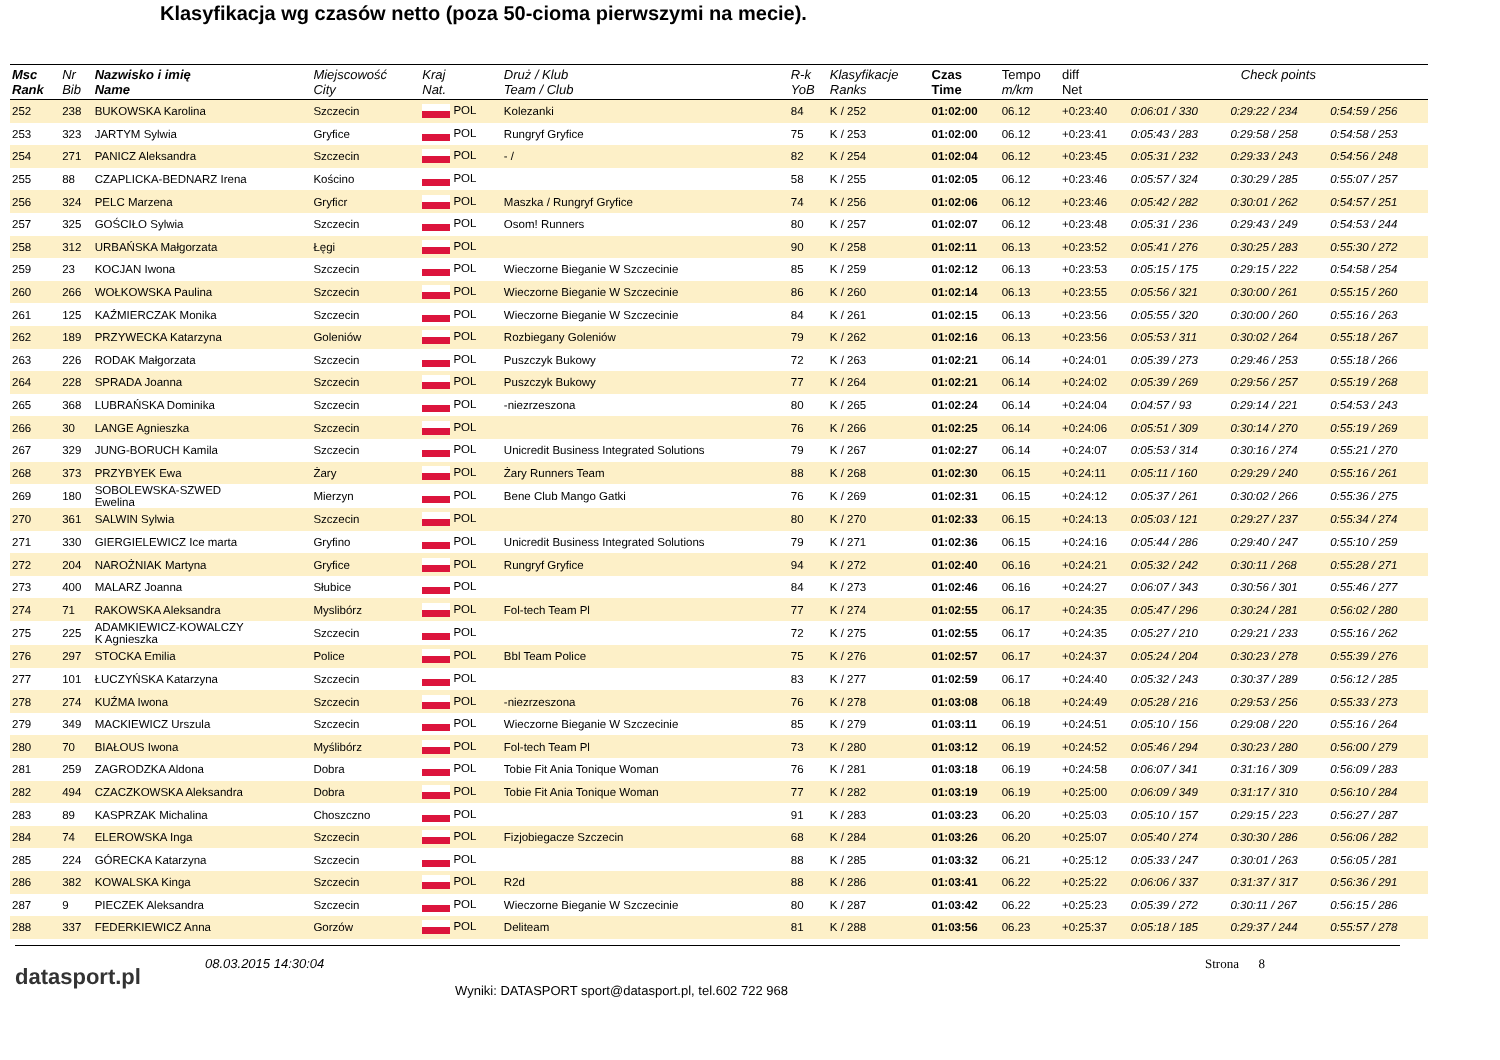Klasyfikacja wg czasów netto (poza 50-cioma pierwszymi na mecie).
| Msc Rank | Nr Bib | Nazwisko i imię Name | Miejscowość City | Kraj Nat. | Druż / Klub Team / Club | R-k YoB | Klasyfikacje Ranks | Czas Time | Tempo m/km | diff Net | Check points | | |
| --- | --- | --- | --- | --- | --- | --- | --- | --- | --- | --- | --- | --- | --- |
| 252 | 238 | BUKOWSKA Karolina | Szczecin | POL | Kolezanki | 84 | K / 252 | 01:02:00 | 06.12 | +0:23:40 | 0:06:01 / 330 | 0:29:22 / 234 | 0:54:59 / 256 |
| 253 | 323 | JARTYM Sylwia | Gryfice | POL | Rungryf Gryfice | 75 | K / 253 | 01:02:00 | 06.12 | +0:23:41 | 0:05:43 / 283 | 0:29:58 / 258 | 0:54:58 / 253 |
| 254 | 271 | PANICZ Aleksandra | Szczecin | POL | - / | 82 | K / 254 | 01:02:04 | 06.12 | +0:23:45 | 0:05:31 / 232 | 0:29:33 / 243 | 0:54:56 / 248 |
| 255 | 88 | CZAPLICKA-BEDNARZ Irena | Kościno | POL | | 58 | K / 255 | 01:02:05 | 06.12 | +0:23:46 | 0:05:57 / 324 | 0:30:29 / 285 | 0:55:07 / 257 |
| 256 | 324 | PELC Marzena | Gryficr | POL | Maszka / Rungryf Gryfice | 74 | K / 256 | 01:02:06 | 06.12 | +0:23:46 | 0:05:42 / 282 | 0:30:01 / 262 | 0:54:57 / 251 |
| 257 | 325 | GOŚCIŁO Sylwia | Szczecin | POL | Osom! Runners | 80 | K / 257 | 01:02:07 | 06.12 | +0:23:48 | 0:05:31 / 236 | 0:29:43 / 249 | 0:54:53 / 244 |
| 258 | 312 | URBAŃSKA Małgorzata | Łęgi | POL | | 90 | K / 258 | 01:02:11 | 06.13 | +0:23:52 | 0:05:41 / 276 | 0:30:25 / 283 | 0:55:30 / 272 |
| 259 | 23 | KOCJAN Iwona | Szczecin | POL | Wieczorne Bieganie W Szczecinie | 85 | K / 259 | 01:02:12 | 06.13 | +0:23:53 | 0:05:15 / 175 | 0:29:15 / 222 | 0:54:58 / 254 |
| 260 | 266 | WOŁKOWSKA Paulina | Szczecin | POL | Wieczorne Bieganie W Szczecinie | 86 | K / 260 | 01:02:14 | 06.13 | +0:23:55 | 0:05:56 / 321 | 0:30:00 / 261 | 0:55:15 / 260 |
| 261 | 125 | KAŹMIERCZAK Monika | Szczecin | POL | Wieczorne Bieganie W Szczecinie | 84 | K / 261 | 01:02:15 | 06.13 | +0:23:56 | 0:05:55 / 320 | 0:30:00 / 260 | 0:55:16 / 263 |
| 262 | 189 | PRZYWECKA Katarzyna | Goleniów | POL | Rozbiegany Goleniów | 79 | K / 262 | 01:02:16 | 06.13 | +0:23:56 | 0:05:53 / 311 | 0:30:02 / 264 | 0:55:18 / 267 |
| 263 | 226 | RODAK Małgorzata | Szczecin | POL | Puszczyk Bukowy | 72 | K / 263 | 01:02:21 | 06.14 | +0:24:01 | 0:05:39 / 273 | 0:29:46 / 253 | 0:55:18 / 266 |
| 264 | 228 | SPRADA Joanna | Szczecin | POL | Puszczyk Bukowy | 77 | K / 264 | 01:02:21 | 06.14 | +0:24:02 | 0:05:39 / 269 | 0:29:56 / 257 | 0:55:19 / 268 |
| 265 | 368 | LUBRAŃSKA Dominika | Szczecin | POL | -niezrzeszona | 80 | K / 265 | 01:02:24 | 06.14 | +0:24:04 | 0:04:57 / 93 | 0:29:14 / 221 | 0:54:53 / 243 |
| 266 | 30 | LANGE Agnieszka | Szczecin | POL | | 76 | K / 266 | 01:02:25 | 06.14 | +0:24:06 | 0:05:51 / 309 | 0:30:14 / 270 | 0:55:19 / 269 |
| 267 | 329 | JUNG-BORUCH Kamila | Szczecin | POL | Unicredit Business Integrated Solutions | 79 | K / 267 | 01:02:27 | 06.14 | +0:24:07 | 0:05:53 / 314 | 0:30:16 / 274 | 0:55:21 / 270 |
| 268 | 373 | PRZYBYEK Ewa | Żary | POL | Żary Runners Team | 88 | K / 268 | 01:02:30 | 06.15 | +0:24:11 | 0:05:11 / 160 | 0:29:29 / 240 | 0:55:16 / 261 |
| 269 | 180 | SOBOLEWSKA-SZWED Ewelina | Mierzyn | POL | Bene Club Mango Gatki | 76 | K / 269 | 01:02:31 | 06.15 | +0:24:12 | 0:05:37 / 261 | 0:30:02 / 266 | 0:55:36 / 275 |
| 270 | 361 | SALWIN Sylwia | Szczecin | POL | | 80 | K / 270 | 01:02:33 | 06.15 | +0:24:13 | 0:05:03 / 121 | 0:29:27 / 237 | 0:55:34 / 274 |
| 271 | 330 | GIERGIELEWICZ Ice marta | Gryfino | POL | Unicredit Business Integrated Solutions | 79 | K / 271 | 01:02:36 | 06.15 | +0:24:16 | 0:05:44 / 286 | 0:29:40 / 247 | 0:55:10 / 259 |
| 272 | 204 | NAROŻNIAK Martyna | Gryfice | POL | Rungryf Gryfice | 94 | K / 272 | 01:02:40 | 06.16 | +0:24:21 | 0:05:32 / 242 | 0:30:11 / 268 | 0:55:28 / 271 |
| 273 | 400 | MALARZ Joanna | Słubice | POL | | 84 | K / 273 | 01:02:46 | 06.16 | +0:24:27 | 0:06:07 / 343 | 0:30:56 / 301 | 0:55:46 / 277 |
| 274 | 71 | RAKOWSKA Aleksandra | Myslibórz | POL | Fol-tech Team Pl | 77 | K / 274 | 01:02:55 | 06.17 | +0:24:35 | 0:05:47 / 296 | 0:30:24 / 281 | 0:56:02 / 280 |
| 275 | 225 | ADAMKIEWICZ-KOWALCZY K Agnieszka | Szczecin | POL | | 72 | K / 275 | 01:02:55 | 06.17 | +0:24:35 | 0:05:27 / 210 | 0:29:21 / 233 | 0:55:16 / 262 |
| 276 | 297 | STOCKA Emilia | Police | POL | Bbl Team Police | 75 | K / 276 | 01:02:57 | 06.17 | +0:24:37 | 0:05:24 / 204 | 0:30:23 / 278 | 0:55:39 / 276 |
| 277 | 101 | ŁUCZYŃSKA Katarzyna | Szczecin | POL | | 83 | K / 277 | 01:02:59 | 06.17 | +0:24:40 | 0:05:32 / 243 | 0:30:37 / 289 | 0:56:12 / 285 |
| 278 | 274 | KUŹMA Iwona | Szczecin | POL | -niezrzeszona | 76 | K / 278 | 01:03:08 | 06.18 | +0:24:49 | 0:05:28 / 216 | 0:29:53 / 256 | 0:55:33 / 273 |
| 279 | 349 | MACKIEWICZ Urszula | Szczecin | POL | Wieczorne Bieganie W Szczecinie | 85 | K / 279 | 01:03:11 | 06.19 | +0:24:51 | 0:05:10 / 156 | 0:29:08 / 220 | 0:55:16 / 264 |
| 280 | 70 | BIAŁOUS Iwona | Myślibórz | POL | Fol-tech Team Pl | 73 | K / 280 | 01:03:12 | 06.19 | +0:24:52 | 0:05:46 / 294 | 0:30:23 / 280 | 0:56:00 / 279 |
| 281 | 259 | ZAGRODZKA Aldona | Dobra | POL | Tobie Fit Ania Tonique Woman | 76 | K / 281 | 01:03:18 | 06.19 | +0:24:58 | 0:06:07 / 341 | 0:31:16 / 309 | 0:56:09 / 283 |
| 282 | 494 | CZACZKOWSKA Aleksandra | Dobra | POL | Tobie Fit Ania Tonique Woman | 77 | K / 282 | 01:03:19 | 06.19 | +0:25:00 | 0:06:09 / 349 | 0:31:17 / 310 | 0:56:10 / 284 |
| 283 | 89 | KASPRZAK Michalina | Choszczno | POL | | 91 | K / 283 | 01:03:23 | 06.20 | +0:25:03 | 0:05:10 / 157 | 0:29:15 / 223 | 0:56:27 / 287 |
| 284 | 74 | ELEROWSKA Inga | Szczecin | POL | Fizjobiegacze Szczecin | 68 | K / 284 | 01:03:26 | 06.20 | +0:25:07 | 0:05:40 / 274 | 0:30:30 / 286 | 0:56:06 / 282 |
| 285 | 224 | GÓRECKA Katarzyna | Szczecin | POL | | 88 | K / 285 | 01:03:32 | 06.21 | +0:25:12 | 0:05:33 / 247 | 0:30:01 / 263 | 0:56:05 / 281 |
| 286 | 382 | KOWALSKA Kinga | Szczecin | POL | R2d | 88 | K / 286 | 01:03:41 | 06.22 | +0:25:22 | 0:06:06 / 337 | 0:31:37 / 317 | 0:56:36 / 291 |
| 287 | 9 | PIECZEK Aleksandra | Szczecin | POL | Wieczorne Bieganie W Szczecinie | 80 | K / 287 | 01:03:42 | 06.22 | +0:25:23 | 0:05:39 / 272 | 0:30:11 / 267 | 0:56:15 / 286 |
| 288 | 337 | FEDERKIEWICZ Anna | Gorzów | POL | Deliteam | 81 | K / 288 | 01:03:56 | 06.23 | +0:25:37 | 0:05:18 / 185 | 0:29:37 / 244 | 0:55:57 / 278 |
datasport.pl
08.03.2015 14:30:04
Wyniki: DATASPORT sport@datasport.pl, tel.602 722 968
Strona 8